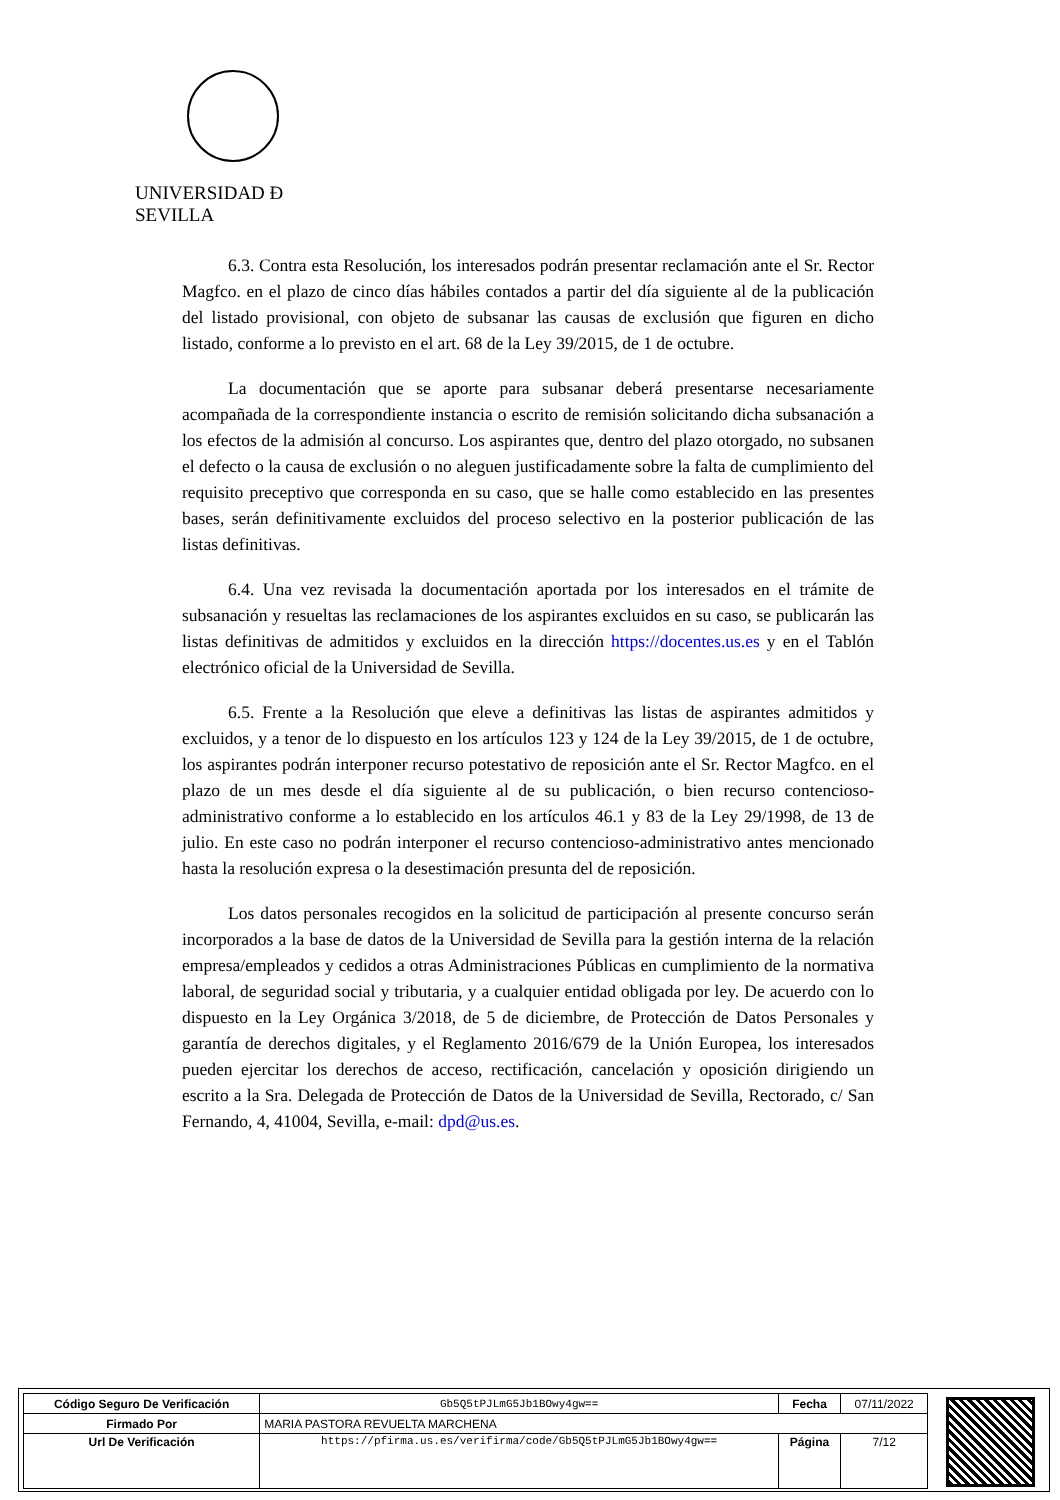UNIVERSIDAD Ð SEVILLA
6.3. Contra esta Resolución, los interesados podrán presentar reclamación ante el Sr. Rector Magfco. en el plazo de cinco días hábiles contados a partir del día siguiente al de la publicación del listado provisional, con objeto de subsanar las causas de exclusión que figuren en dicho listado, conforme a lo previsto en el art. 68 de la Ley 39/2015, de 1 de octubre.
La documentación que se aporte para subsanar deberá presentarse necesariamente acompañada de la correspondiente instancia o escrito de remisión solicitando dicha subsanación a los efectos de la admisión al concurso. Los aspirantes que, dentro del plazo otorgado, no subsanen el defecto o la causa de exclusión o no aleguen justificadamente sobre la falta de cumplimiento del requisito preceptivo que corresponda en su caso, que se halle como establecido en las presentes bases, serán definitivamente excluidos del proceso selectivo en la posterior publicación de las listas definitivas.
6.4. Una vez revisada la documentación aportada por los interesados en el trámite de subsanación y resueltas las reclamaciones de los aspirantes excluidos en su caso, se publicarán las listas definitivas de admitidos y excluidos en la dirección https://docentes.us.es y en el Tablón electrónico oficial de la Universidad de Sevilla.
6.5. Frente a la Resolución que eleve a definitivas las listas de aspirantes admitidos y excluidos, y a tenor de lo dispuesto en los artículos 123 y 124 de la Ley 39/2015, de 1 de octubre, los aspirantes podrán interponer recurso potestativo de reposición ante el Sr. Rector Magfco. en el plazo de un mes desde el día siguiente al de su publicación, o bien recurso contencioso-administrativo conforme a lo establecido en los artículos 46.1 y 83 de la Ley 29/1998, de 13 de julio. En este caso no podrán interponer el recurso contencioso-administrativo antes mencionado hasta la resolución expresa o la desestimación presunta del de reposición.
Los datos personales recogidos en la solicitud de participación al presente concurso serán incorporados a la base de datos de la Universidad de Sevilla para la gestión interna de la relación empresa/empleados y cedidos a otras Administraciones Públicas en cumplimiento de la normativa laboral, de seguridad social y tributaria, y a cualquier entidad obligada por ley. De acuerdo con lo dispuesto en la Ley Orgánica 3/2018, de 5 de diciembre, de Protección de Datos Personales y garantía de derechos digitales, y el Reglamento 2016/679 de la Unión Europea, los interesados pueden ejercitar los derechos de acceso, rectificación, cancelación y oposición dirigiendo un escrito a la Sra. Delegada de Protección de Datos de la Universidad de Sevilla, Rectorado, c/ San Fernando, 4, 41004, Sevilla, e-mail: dpd@us.es.
| Código Seguro De Verificación | Gb5Q5tPJLmG5Jb1BOwy4gw== | Fecha | 07/11/2022 |
| Firmado Por | MARIA PASTORA REVUELTA MARCHENA | | |
| Url De Verificación | https://pfirma.us.es/verifirma/code/Gb5Q5tPJLmG5Jb1BOwy4gw== | Página | 7/12 |